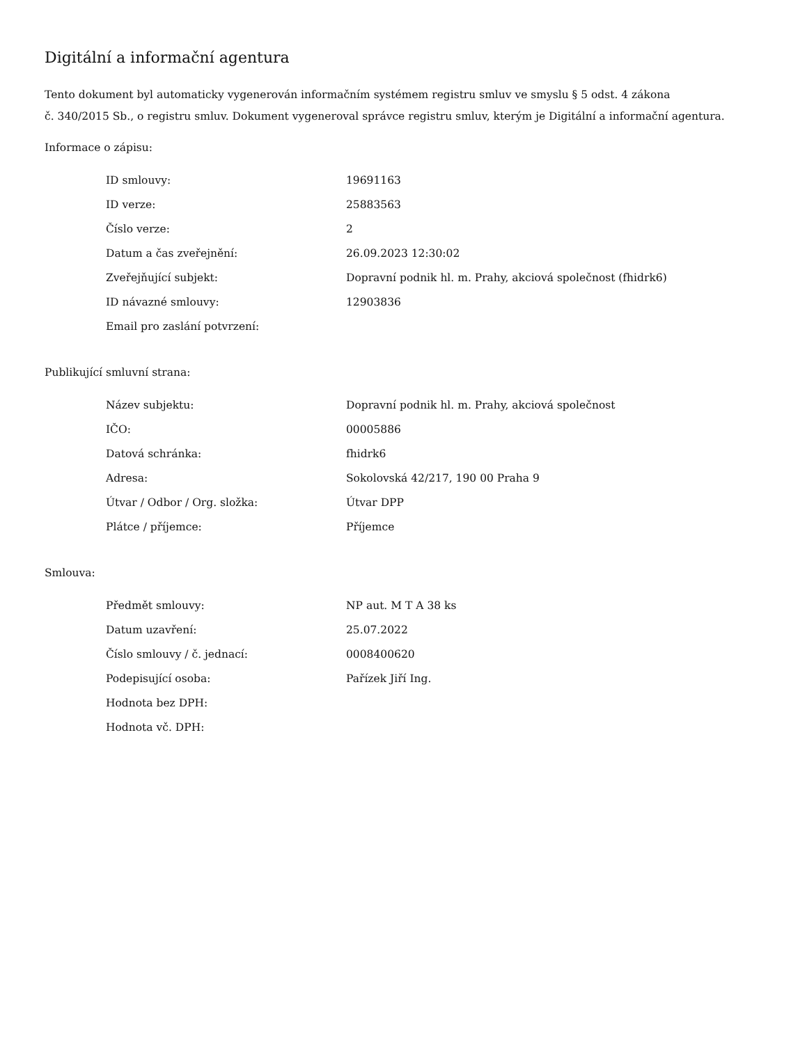Digitální a informační agentura
Tento dokument byl automaticky vygenerován informačním systémem registru smluv ve smyslu § 5 odst. 4 zákona
č. 340/2015 Sb., o registru smluv. Dokument vygeneroval správce registru smluv, kterým je Digitální a informační agentura.
Informace o zápisu:
| ID smlouvy: | 19691163 |
| ID verze: | 25883563 |
| Číslo verze: | 2 |
| Datum a čas zveřejnění: | 26.09.2023 12:30:02 |
| Zveřejňující subjekt: | Dopravní podnik hl. m. Prahy, akciová společnost (fhidrk6) |
| ID návazné smlouvy: | 12903836 |
| Email pro zaslání potvrzení: | |
Publikující smluvní strana:
| Název subjektu: | Dopravní podnik hl. m. Prahy, akciová společnost |
| IČO: | 00005886 |
| Datová schránka: | fhidrk6 |
| Adresa: | Sokolovská 42/217, 190 00 Praha 9 |
| Útvar / Odbor / Org. složka: | Útvar DPP |
| Plátce / příjemce: | Příjemce |
Smlouva:
| Předmět smlouvy: | NP aut. M T A 38 ks |
| Datum uzavření: | 25.07.2022 |
| Číslo smlouvy / č. jednací: | 0008400620 |
| Podepisující osoba: | Pařízek Jiří Ing. |
| Hodnota bez DPH: | |
| Hodnota vč. DPH: | |